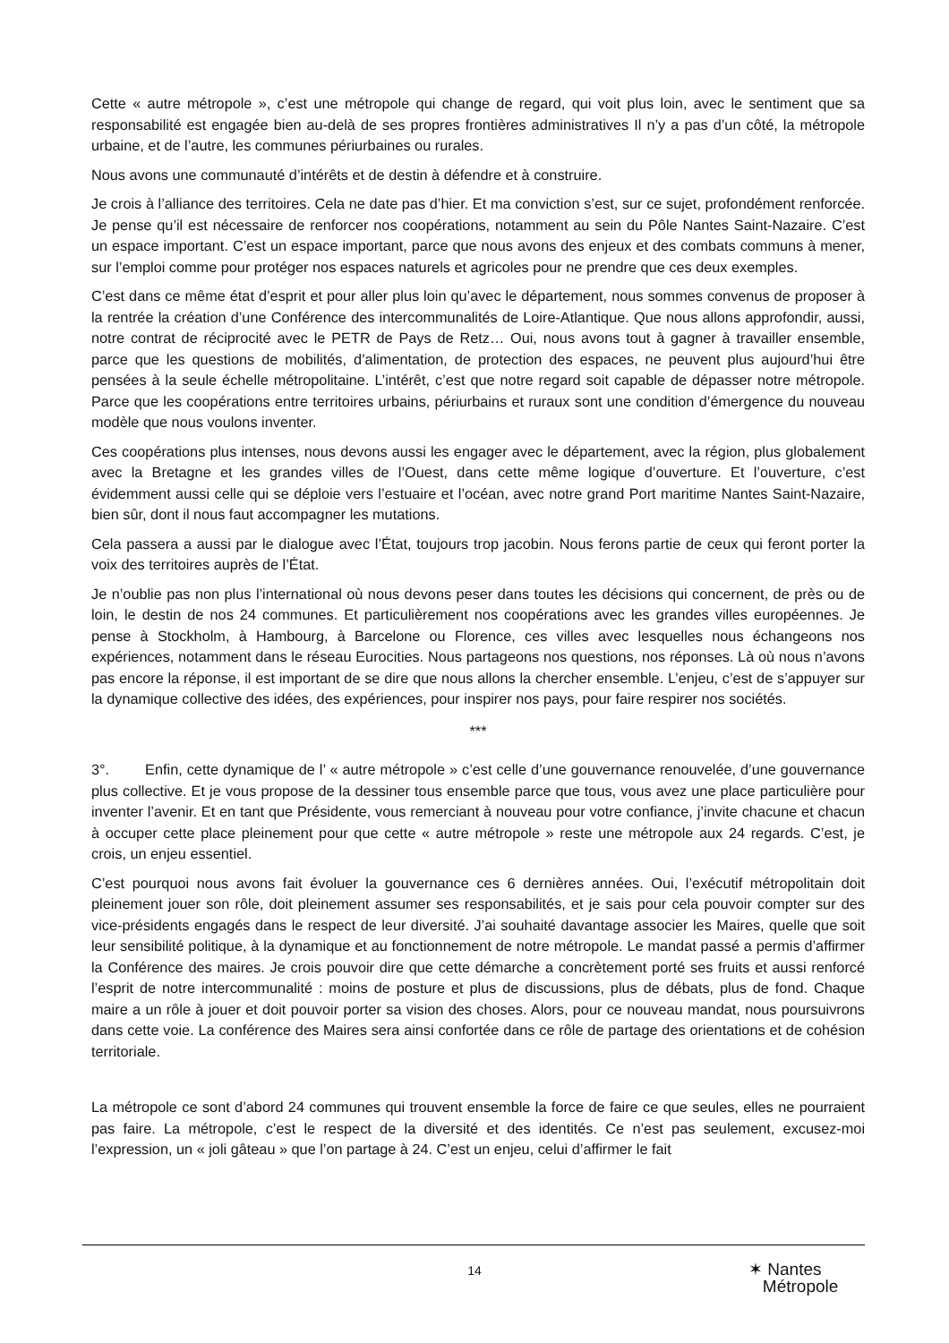Cette « autre métropole », c’est une métropole qui change de regard, qui voit plus loin, avec le sentiment que sa responsabilité est engagée bien au-delà de ses propres frontières administratives Il n’y a pas d’un côté, la métropole urbaine, et de l’autre, les communes périurbaines ou rurales.
Nous avons une communauté d’intérêts et de destin à défendre et à construire.
Je crois à l’alliance des territoires. Cela ne date pas d’hier. Et ma conviction s’est, sur ce sujet, profondément renforcée. Je pense qu’il est nécessaire de renforcer nos coopérations, notamment au sein du Pôle Nantes Saint-Nazaire. C’est un espace important. C’est un espace important, parce que nous avons des enjeux et des combats communs à mener, sur l’emploi comme pour protéger nos espaces naturels et agricoles pour ne prendre que ces deux exemples.
C’est dans ce même état d’esprit et pour aller plus loin qu’avec le département, nous sommes convenus de proposer à la rentrée la création d’une Conférence des intercommunalités de Loire-Atlantique. Que nous allons approfondir, aussi, notre contrat de réciprocité avec le PETR de Pays de Retz… Oui, nous avons tout à gagner à travailler ensemble, parce que les questions de mobilités, d’alimentation, de protection des espaces, ne peuvent plus aujourd’hui être pensées à la seule échelle métropolitaine. L’intérêt, c’est que notre regard soit capable de dépasser notre métropole. Parce que les coopérations entre territoires urbains, périurbains et ruraux sont une condition d’émergence du nouveau modèle que nous voulons inventer.
Ces coopérations plus intenses, nous devons aussi les engager avec le département, avec la région, plus globalement avec la Bretagne et les grandes villes de l’Ouest, dans cette même logique d’ouverture. Et l’ouverture, c’est évidemment aussi celle qui se déploie vers l’estuaire et l’océan, avec notre grand Port maritime Nantes Saint-Nazaire, bien sûr, dont il nous faut accompagner les mutations.
Cela passera a aussi par le dialogue avec l’État, toujours trop jacobin. Nous ferons partie de ceux qui feront porter la voix des territoires auprès de l’État.
Je n’oublie pas non plus l’international où nous devons peser dans toutes les décisions qui concernent, de près ou de loin, le destin de nos 24 communes. Et particulièrement nos coopérations avec les grandes villes européennes. Je pense à Stockholm, à Hambourg, à Barcelone ou Florence, ces villes avec lesquelles nous échangeons nos expériences, notamment dans le réseau Eurocities. Nous partageons nos questions, nos réponses. Là où nous n’avons pas encore la réponse, il est important de se dire que nous allons la chercher ensemble. L’enjeu, c’est de s’appuyer sur la dynamique collective des idées, des expériences, pour inspirer nos pays, pour faire respirer nos sociétés.
***
3°. Enfin, cette dynamique de l’ « autre métropole » c’est celle d’une gouvernance renouvelée, d’une gouvernance plus collective. Et je vous propose de la dessiner tous ensemble parce que tous, vous avez une place particulière pour inventer l’avenir. Et en tant que Présidente, vous remerciant à nouveau pour votre confiance, j’invite chacune et chacun à occuper cette place pleinement pour que cette « autre métropole » reste une métropole aux 24 regards. C’est, je crois, un enjeu essentiel.
C’est pourquoi nous avons fait évoluer la gouvernance ces 6 dernières années. Oui, l’exécutif métropolitain doit pleinement jouer son rôle, doit pleinement assumer ses responsabilités, et je sais pour cela pouvoir compter sur des vice-présidents engagés dans le respect de leur diversité. J’ai souhaité davantage associer les Maires, quelle que soit leur sensibilité politique, à la dynamique et au fonctionnement de notre métropole. Le mandat passé a permis d’affirmer la Conférence des maires. Je crois pouvoir dire que cette démarche a concrètement porté ses fruits et aussi renforcé l’esprit de notre intercommunalité : moins de posture et plus de discussions, plus de débats, plus de fond. Chaque maire a un rôle à jouer et doit pouvoir porter sa vision des choses. Alors, pour ce nouveau mandat, nous poursuivrons dans cette voie. La conférence des Maires sera ainsi confortée dans ce rôle de partage des orientations et de cohésion territoriale.
La métropole ce sont d’abord 24 communes qui trouvent ensemble la force de faire ce que seules, elles ne pourraient pas faire. La métropole, c’est le respect de la diversité et des identités. Ce n’est pas seulement, excusez-moi l’expression, un « joli gâteau » que l’on partage à 24. C’est un enjeu, celui d’affirmer le fait
14
✶ Nantes
Métropole